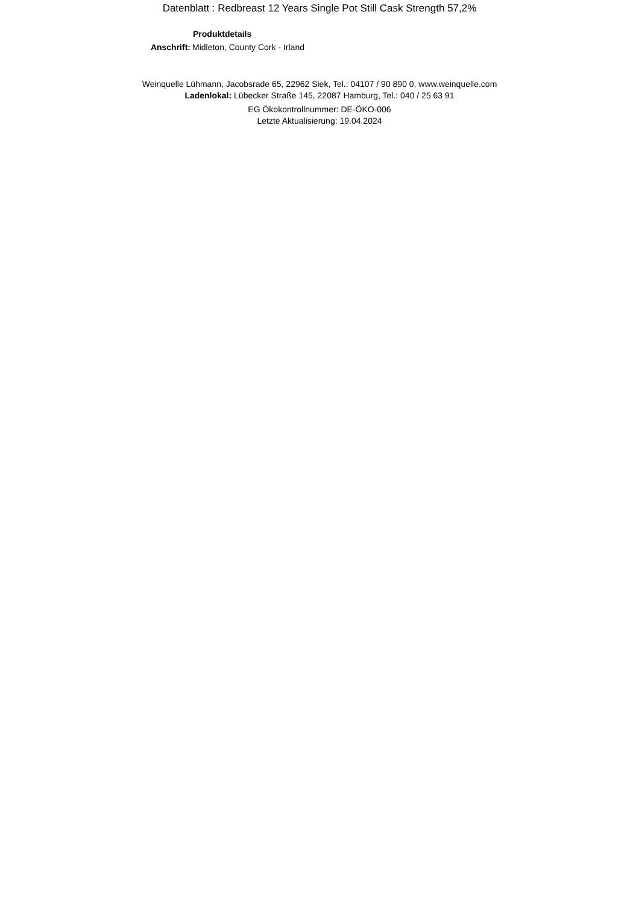Datenblatt : Redbreast 12 Years Single Pot Still Cask Strength 57,2%
Produktdetails
Anschrift: Midleton, County Cork - Irland
Weinquelle Lühmann, Jacobsrade 65, 22962 Siek, Tel.: 04107 / 90 890 0, www.weinquelle.com
Ladenlokal: Lübecker Straße 145, 22087 Hamburg, Tel.: 040 / 25 63 91
EG Ökokontrollnummer: DE-ÖKO-006
Letzte Aktualisierung: 19.04.2024